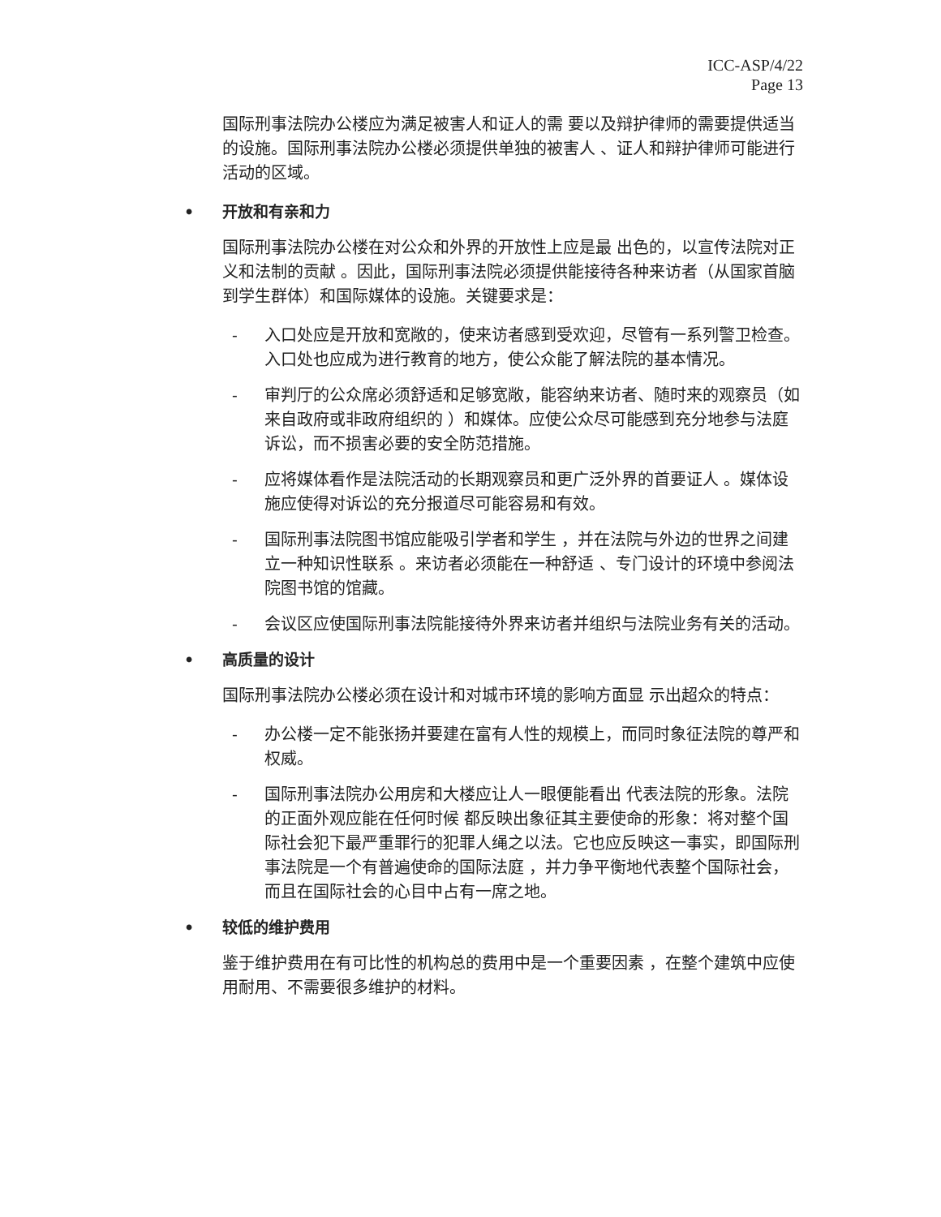ICC-ASP/4/22
Page 13
国际刑事法院办公楼应为满足被害人和证人的需 要以及辩护律师的需要提供适当的设施。国际刑事法院办公楼必须提供单独的被害人 、证人和辩护律师可能进行活动的区域。
• 开放和有亲和力
国际刑事法院办公楼在对公众和外界的开放性上应是最 出色的，以宣传法院对正义和法制的贡献 。因此，国际刑事法院必须提供能接待各种来访者（从国家首脑到学生群体）和国际媒体的设施。关键要求是：
- 入口处应是开放和宽敞的，使来访者感到受欢迎，尽管有一系列警卫检查。入口处也应成为进行教育的地方，使公众能了解法院的基本情况。
- 审判厅的公众席必须舒适和足够宽敞，能容纳来访者、随时来的观察员（如来自政府或非政府组织的 ）和媒体。应使公众尽可能感到充分地参与法庭诉讼，而不损害必要的安全防范措施。
- 应将媒体看作是法院活动的长期观察员和更广泛外界的首要证人 。媒体设施应使得对诉讼的充分报道尽可能容易和有效。
- 国际刑事法院图书馆应能吸引学者和学生 ，并在法院与外边的世界之间建立一种知识性联系 。来访者必须能在一种舒适 、专门设计的环境中参阅法院图书馆的馆藏。
- 会议区应使国际刑事法院能接待外界来访者并组织与法院业务有关的活动。
• 高质量的设计
国际刑事法院办公楼必须在设计和对城市环境的影响方面显 示出超众的特点：
- 办公楼一定不能张扬并要建在富有人性的规模上，而同时象征法院的尊严和权威。
- 国际刑事法院办公用房和大楼应让人一眼便能看出 代表法院的形象。法院的正面外观应能在任何时候 都反映出象征其主要使命的形象：将对整个国际社会犯下最严重罪行的犯罪人绳之以法。它也应反映这一事实，即国际刑事法院是一个有普遍使命的国际法庭 ，并力争平衡地代表整个国际社会，而且在国际社会的心目中占有一席之地。
• 较低的维护费用
鉴于维护费用在有可比性的机构总的费用中是一个重要因素 ，在整个建筑中应使用耐用、不需要很多维护的材料。